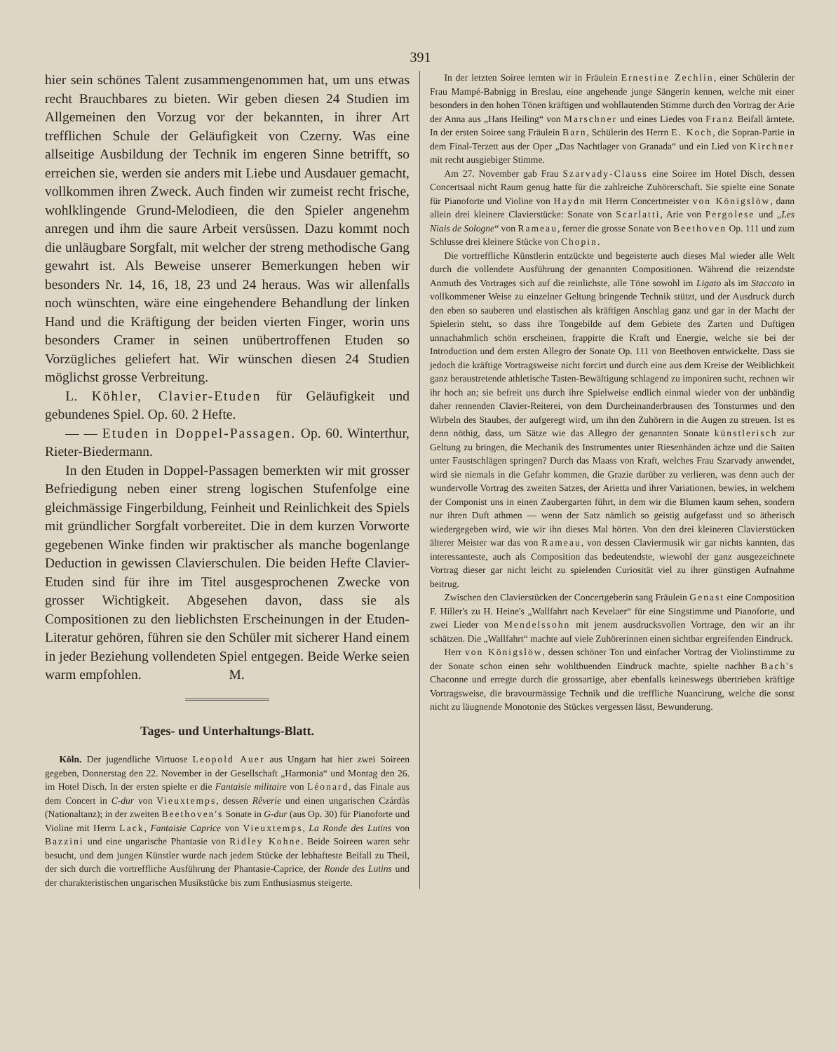391
hier sein schönes Talent zusammengenommen hat, um uns etwas recht Brauchbares zu bieten. Wir geben diesen 24 Studien im Allgemeinen den Vorzug vor der bekannten, in ihrer Art trefflichen Schule der Geläufigkeit von Czerny. Was eine allseitige Ausbildung der Technik im engeren Sinne betrifft, so erreichen sie, werden sie anders mit Liebe und Ausdauer gemacht, vollkommen ihren Zweck. Auch finden wir zumeist recht frische, wohlklingende Grund-Melodieen, die den Spieler angenehm anregen und ihm die saure Arbeit versüssen. Dazu kommt noch die unläugbare Sorgfalt, mit welcher der streng methodische Gang gewahrt ist. Als Beweise unserer Bemerkungen heben wir besonders Nr. 14, 16, 18, 23 und 24 heraus. Was wir allenfalls noch wünschten, wäre eine eingehendere Behandlung der linken Hand und die Kräftigung der beiden vierten Finger, worin uns besonders Cramer in seinen unübertroffenen Etuden so Vorzügliches geliefert hat. Wir wünschen diesen 24 Studien möglichst grosse Verbreitung.
L. Köhler, Clavier-Etuden für Geläufigkeit und gebundenes Spiel. Op. 60. 2 Hefte.
— — Etuden in Doppel-Passagen. Op. 60. Winterthur, Rieter-Biedermann.
In den Etuden in Doppel-Passagen bemerkten wir mit grosser Befriedigung neben einer streng logischen Stufenfolge eine gleichmässige Fingerbildung, Feinheit und Reinlichkeit des Spiels mit gründlicher Sorgfalt vorbereitet. Die in dem kurzen Vorworte gegebenen Winke finden wir praktischer als manche bogenlange Deduction in gewissen Clavierschulen. Die beiden Hefte Clavier-Etuden sind für ihre im Titel ausgesprochenen Zwecke von grosser Wichtigkeit. Abgesehen davon, dass sie als Compositionen zu den lieblichsten Erscheinungen in der Etuden-Literatur gehören, führen sie den Schüler mit sicherer Hand einem in jeder Beziehung vollendeten Spiel entgegen. Beide Werke seien warm empfohlen. M.
Tages- und Unterhaltungs-Blatt.
Köln. Der jugendliche Virtuose Leopold Auer aus Ungarn hat hier zwei Soireen gegeben, Donnerstag den 22. November in der Gesellschaft „Harmonia“ und Montag den 26. im Hotel Disch. In der ersten spielte er die Fantaisie militaire von Léonard, das Finale aus dem Concert in C-dur von Vieuxtemps, dessen Rêverie und einen ungarischen Czárdàs (Nationaltanz); in der zweiten Beethoven's Sonate in G-dur (aus Op. 30) für Pianoforte und Violine mit Herrn Lack, Fantaisie Caprice von Vieuxtemps, La Ronde des Lutins von Bazzini und eine ungarische Phantasie von Ridley Kohne. Beide Soireen waren sehr besucht, und dem jungen Künstler wurde nach jedem Stücke der lebhafteste Beifall zu Theil, der sich durch die vortreffliche Ausführung der Phantasie-Caprice, der Ronde des Lutins und der charakteristischen ungarischen Musikstücke bis zum Enthusiasmus steigerte.
In der letzten Soiree lernten wir in Fräulein Ernestine Zechlin, einer Schülerin der Frau Mampé-Babnigg in Breslau, eine angehende junge Sängerin kennen, welche mit einer besonders in den hohen Tönen kräftigen und wohllautenden Stimme durch den Vortrag der Arie der Anna aus „Hans Heiling“ von Marschner und eines Liedes von Franz Beifall ärntete. In der ersten Soiree sang Fräulein Barn, Schülerin des Herrn E. Koch, die Sopran-Partie in dem Final-Terzett aus der Oper „Das Nachtlager von Granada“ und ein Lied von Kirchner mit recht ausgiebiger Stimme.
Am 27. November gab Frau Szarvady-Clauss eine Soiree im Hotel Disch, dessen Concertsaal nicht Raum genug hatte für die zahlreiche Zuhörerschaft. Sie spielte eine Sonate für Pianoforte und Violine von Haydn mit Herrn Concertmeister von Königslöw, dann allein drei kleinere Clavierstücke: Sonate von Scarlatti, Arie von Pergolese und „Les Niais de Sologne“ von Rameau, ferner die grosse Sonate von Beethoven Op. 111 und zum Schlusse drei kleinere Stücke von Chopin.
Die vortreffliche Künstlerin entzückte und begeisterte auch dieses Mal wieder alle Welt durch die vollendete Ausführung der genannten Compositionen. Während die reizendste Anmuth des Vortrages sich auf die reinlichste, alle Töne sowohl im Ligato als im Staccato in vollkommener Weise zu einzelner Geltung bringende Technik stützt, und der Ausdruck durch den eben so sauberen und elastischen als kräftigen Anschlag ganz und gar in der Macht der Spielerin steht, so dass ihre Tongebilde auf dem Gebiete des Zarten und Duftigen unnachahmlich schön erscheinen, frappirte die Kraft und Energie, welche sie bei der Introduction und dem ersten Allegro der Sonate Op. 111 von Beethoven entwickelte. Dass sie jedoch die kräftige Vortragsweise nicht forcirt und durch eine aus dem Kreise der Weiblichkeit ganz heraustretende athletische Tasten-Bewältigung schlagend zu imponiren sucht, rechnen wir ihr hoch an; sie befreit uns durch ihre Spielweise endlich einmal wieder von der unbändig daher rennenden Clavier-Reiterei, von dem Durcheinanderbrausen des Tonsturmes und den Wirbeln des Staubes, der aufgeregt wird, um ihn den Zuhörern in die Augen zu streuen. Ist es denn nöthig, dass, um Sätze wie das Allegro der genannten Sonate künstlerisch zur Geltung zu bringen, die Mechanik des Instrumentes unter Riesenhänden ächze und die Saiten unter Faustschlägen springen? Durch das Maass von Kraft, welches Frau Szarvady anwendet, wird sie niemals in die Gefahr kommen, die Grazie darüber zu verlieren, was denn auch der wundervolle Vortrag des zweiten Satzes, der Arietta und ihrer Variationen, bewies, in welchem der Componist uns in einen Zaubergarten führt, in dem wir die Blumen kaum sehen, sondern nur ihren Duft athmen — wenn der Satz nämlich so geistig aufgefasst und so ätherisch wiedergegeben wird, wie wir ihn dieses Mal hörten. Von den drei kleineren Clavierstücken älterer Meister war das von Rameau, von dessen Claviermusik wir gar nichts kannten, das interessanteste, auch als Composition das bedeutendste, wiewohl der ganz ausgezeichnete Vortrag dieser gar nicht leicht zu spielenden Curiosität viel zu ihrer günstigen Aufnahme beitrug.
Zwischen den Clavierstücken der Concertgeberin sang Fräulein Genast eine Composition F. Hiller's zu H. Heine's „Wallfahrt nach Kevelaer“ für eine Singstimme und Pianoforte, und zwei Lieder von Mendelssohn mit jenem ausdrucksvollen Vortrage, den wir an ihr schätzen. Die „Wallfahrt“ machte auf viele Zuhörerinnen einen sichtbar ergreifenden Eindruck.
Herr von Königslöw, dessen schöner Ton und einfacher Vortrag der Violinstimme zu der Sonate schon einen sehr wohlthuenden Eindruck machte, spielte nachher Bach's Chaconne und erregte durch die grossartige, aber ebenfalls keineswegs übertrieben kräftige Vortragsweise, die bravourmässige Technik und die treffliche Nuancirung, welche die sonst nicht zu läugnende Monotonie des Stückes vergessen lässt, Bewunderung.